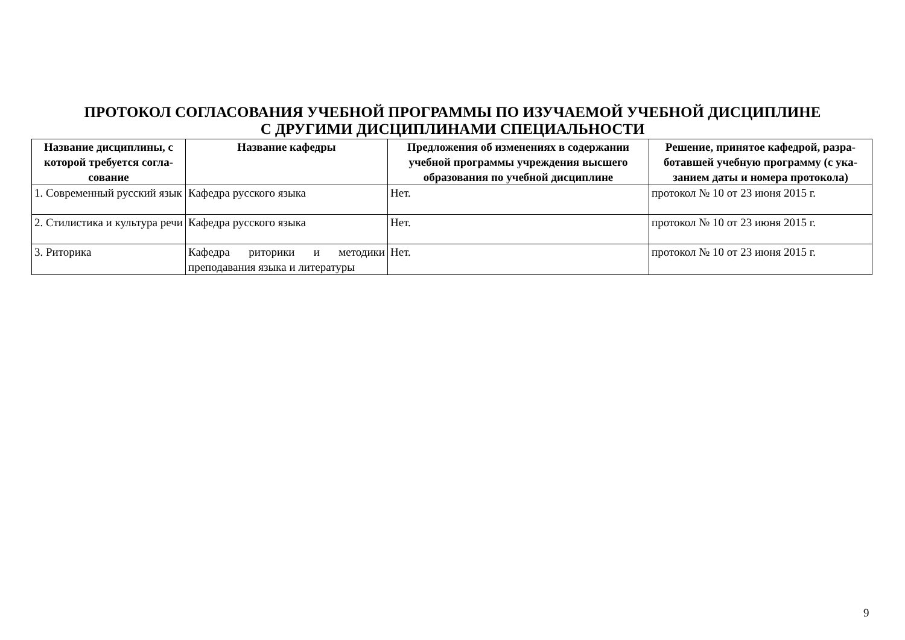ПРОТОКОЛ СОГЛАСОВАНИЯ УЧЕБНОЙ ПРОГРАММЫ ПО ИЗУЧАЕМОЙ УЧЕБНОЙ ДИСЦИПЛИНЕ
С ДРУГИМИ ДИСЦИПЛИНАМИ СПЕЦИАЛЬНОСТИ
| Название дисциплины, с которой требуется согла-сование | Название кафедры | Предложения об изменениях в содержании учебной программы учреждения высшего образования по учебной дисциплине | Решение, принятое кафедрой, разра-ботавшей учебную программу (с ука-занием даты и номера протокола) |
| --- | --- | --- | --- |
| 1. Современный русский язык | Кафедра русского языка | Нет. | протокол № 10 от 23 июня 2015 г. |
| 2. Стилистика и культура речи | Кафедра русского языка | Нет. | протокол № 10 от 23 июня 2015 г. |
| 3. Риторика | Кафедра риторики и методики преподавания языка и литературы | Нет. | протокол № 10 от 23 июня 2015 г. |
9